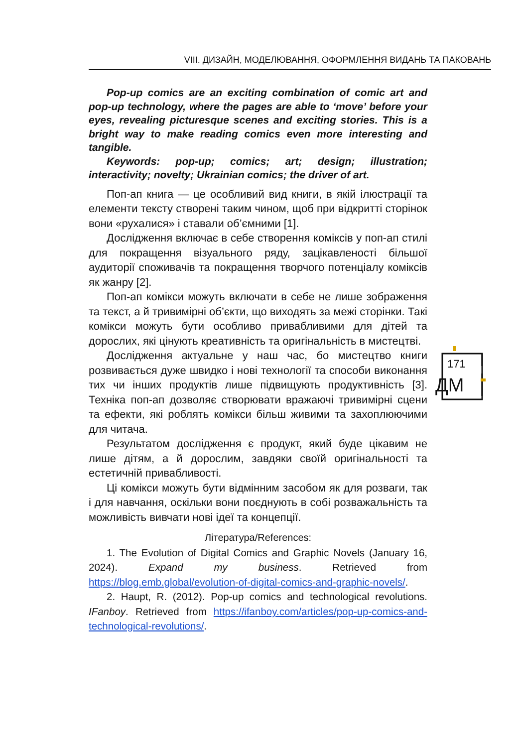VIII. ДИЗАЙН, МОДЕЛЮВАННЯ, ОФОРМЛЕННЯ ВИДАНЬ ТА ПАКОВАНЬ
Pop-up comics are an exciting combination of comic art and pop-up technology, where the pages are able to ‘move’ before your eyes, revealing picturesque scenes and exciting stories. This is a bright way to make reading comics even more interesting and tangible.
Keywords: pop-up; comics; art; design; illustration; interactivity; novelty; Ukrainian comics; the driver of art.
Поп-ап книга — це особливий вид книги, в якій ілюстрації та елементи тексту створені таким чином, щоб при відкритті сторінок вони «рухалися» і ставали об’ємними [1].
Дослідження включає в себе створення коміксів у поп-ап стилі для покращення візуального ряду, зацікавленості більшої аудиторії споживачів та покращення творчого потенціалу коміксів як жанру [2].
Поп-ап комікси можуть включати в себе не лише зображення та текст, а й тривимірні об’єкти, що виходять за межі сторінки. Такі комікси можуть бути особливо привабливими для дітей та дорослих, які цінують креативність та оригінальність в мистецтві.
Дослідження актуальне у наш час, бо мистецтво книги розвивається дуже швидко і нові технології та способи виконання тих чи інших продуктів лише підвищують продуктивність [3]. Техніка поп-ап дозволяє створювати вражаючі тривимірні сцени та ефекти, які роблять комікси більш живими та захоплюючими для читача.
Результатом дослідження є продукт, який буде цікавим не лише дітям, а й дорослим, завдяки своїй оригінальності та естетичній привабливості.
Ці комікси можуть бути відмінним засобом як для розваги, так і для навчання, оскільки вони поєднують в собі розважальність та можливість вивчати нові ідеї та концепції.
Література/References:
1. The Evolution of Digital Comics and Graphic Novels (January 16, 2024). Expand my business. Retrieved from https://blog.emb.global/evolution-of-digital-comics-and-graphic-novels/.
2. Haupt, R. (2012). Pop-up comics and technological revolutions. IFanboy. Retrieved from https://ifanboy.com/articles/pop-up-comics-and-technological-revolutions/.
171
ДМ